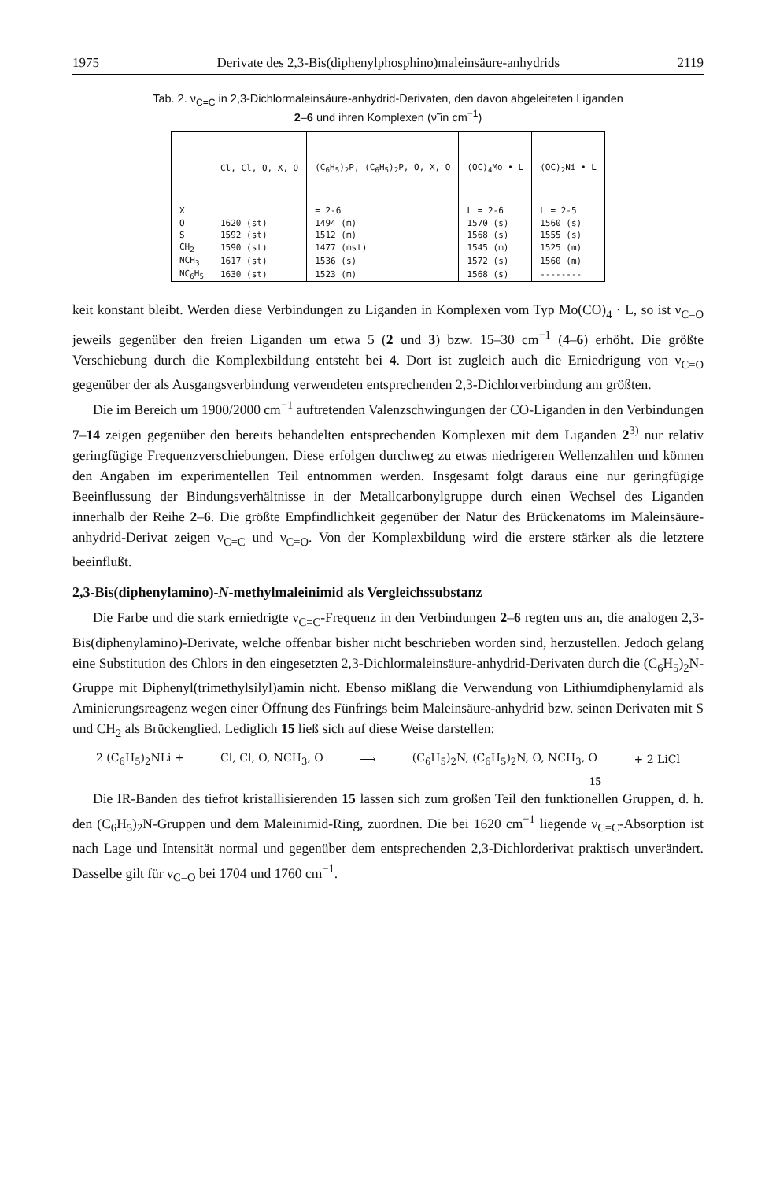1975 Derivate des 2,3-Bis(diphenylphosphino)maleinsäure-anhydrids 2119
Tab. 2. ν<sub>C=C</sub> in 2,3-Dichlormaleinsäure-anhydrid-Derivaten, den davon abgeleiteten Liganden
2–6 und ihren Komplexen (ν̃ in cm<sup>−1</sup>)
| | Cl, Cl, O, X, O | (C<sub>6</sub>H<sub>5</sub>)<sub>2</sub>P, (C<sub>6</sub>H<sub>5</sub>)<sub>2</sub>P, O, X, O | (OC)<sub>4</sub>Mo • L | (OC)<sub>2</sub>Ni • L |
| --- | --- | --- | --- | --- |
| X | | = 2-6 | L = 2-6 | L = 2-5 |
| O | 1620 (st) | 1494 (m) | 1570 (s) | 1560 (s) |
| S | 1592 (st) | 1512 (m) | 1568 (s) | 1555 (s) |
| CH<sub>2</sub> | 1590 (st) | 1477 (mst) | 1545 (m) | 1525 (m) |
| NCH<sub>3</sub> | 1617 (st) | 1536 (s) | 1572 (s) | 1560 (m) |
| NC<sub>6</sub>H<sub>5</sub> | 1630 (st) | 1523 (m) | 1568 (s) | -------- |
keit konstant bleibt. Werden diese Verbindungen zu Liganden in Komplexen vom Typ Mo(CO)<sub>4</sub> · L, so ist ν<sub>C=O</sub> jeweils gegenüber den freien Liganden um etwa 5 (2 und 3) bzw. 15–30 cm<sup>−1</sup> (4–6) erhöht. Die größte Verschiebung durch die Komplexbildung entsteht bei 4. Dort ist zugleich auch die Erniedrigung von ν<sub>C=O</sub> gegenüber der als Ausgangsverbindung verwendeten entsprechenden 2,3-Dichlorverbindung am größten.
Die im Bereich um 1900/2000 cm<sup>−1</sup> auftretenden Valenzschwingungen der CO-Liganden in den Verbindungen 7–14 zeigen gegenüber den bereits behandelten entsprechenden Komplexen mit dem Liganden 2<sup>3)</sup> nur relativ geringfügige Frequenzverschiebungen. Diese erfolgen durchweg zu etwas niedrigeren Wellenzahlen und können den Angaben im experimentellen Teil entnommen werden. Insgesamt folgt daraus eine nur geringfügige Beeinflussung der Bindungsverhältnisse in der Metallcarbonylgruppe durch einen Wechsel des Liganden innerhalb der Reihe 2–6. Die größte Empfindlichkeit gegenüber der Natur des Brückenatoms im Maleinsäure-anhydrid-Derivat zeigen ν<sub>C=C</sub> und ν<sub>C=O</sub>. Von der Komplexbildung wird die erstere stärker als die letztere beeinflußt.
2,3-Bis(diphenylamino)-N-methylmaleinimid als Vergleichssubstanz
Die Farbe und die stark erniedrigte ν<sub>C=C</sub>-Frequenz in den Verbindungen 2–6 regten uns an, die analogen 2,3-Bis(diphenylamino)-Derivate, welche offenbar bisher nicht beschrieben worden sind, herzustellen. Jedoch gelang eine Substitution des Chlors in den eingesetzten 2,3-Dichlormaleinsäure-anhydrid-Derivaten durch die (C<sub>6</sub>H<sub>5</sub>)<sub>2</sub>N-Gruppe mit Diphenyl(trimethylsilyl)amin nicht. Ebenso mißlang die Verwendung von Lithiumdiphenylamid als Aminierungsreagenz wegen einer Öffnung des Fünfrings beim Maleinsäure-anhydrid bzw. seinen Derivaten mit S und CH<sub>2</sub> als Brückenglied. Lediglich 15 ließ sich auf diese Weise darstellen:
2 (C<sub>6</sub>H<sub>5</sub>)<sub>2</sub>NLi + Cl, Cl, O, NCH<sub>3</sub>, O ⟶ (C<sub>6</sub>H<sub>5</sub>)<sub>2</sub>N, (C<sub>6</sub>H<sub>5</sub>)<sub>2</sub>N, O, NCH<sub>3</sub>, O + 2 LiCl
15
Die IR-Banden des tiefrot kristallisierenden 15 lassen sich zum großen Teil den funktionellen Gruppen, d. h. den (C<sub>6</sub>H<sub>5</sub>)<sub>2</sub>N-Gruppen und dem Maleinimid-Ring, zuordnen. Die bei 1620 cm<sup>−1</sup> liegende ν<sub>C=C</sub>-Absorption ist nach Lage und Intensität normal und gegenüber dem entsprechenden 2,3-Dichlorderivat praktisch unverändert. Dasselbe gilt für ν<sub>C=O</sub> bei 1704 und 1760 cm<sup>−1</sup>.